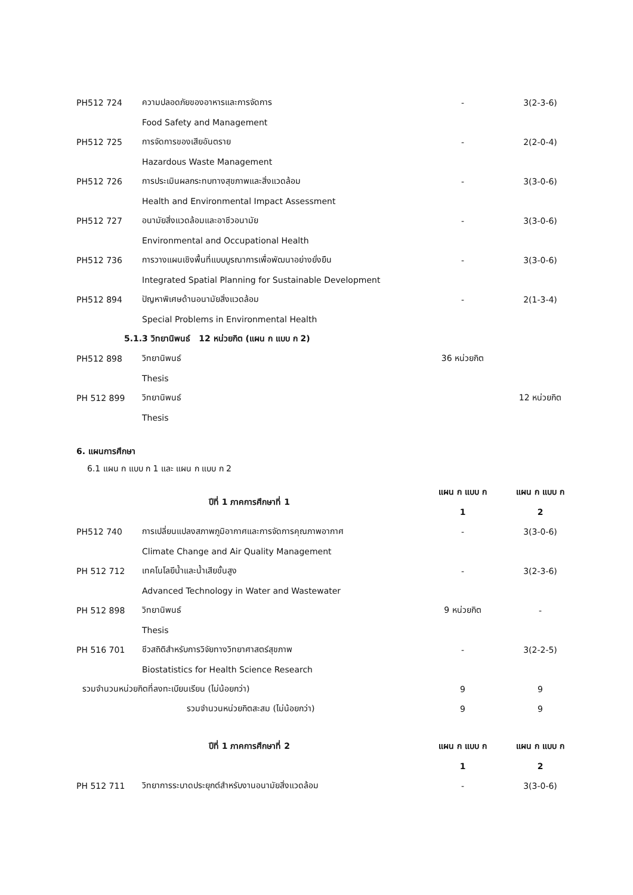| PH512 724 | ความปลอดภัยของอาหารและการจัดการ | - | 3(2-3-6) |
| | Food Safety and Management | | |
| PH512 725 | การจัดการของเสียอันตราย | - | 2(2-0-4) |
| | Hazardous Waste Management | | |
| PH512 726 | การประเมินผลกระทบทางสุขภาพและสิ่งแวดล้อม | - | 3(3-0-6) |
| | Health and Environmental Impact Assessment | | |
| PH512 727 | อนามัยสิ่งแวดล้อมและอาชีวอนามัย | - | 3(3-0-6) |
| | Environmental and Occupational Health | | |
| PH512 736 | การวางแผนเชิงพื้นที่แบบบูรณาการเพื่อพัฒนาอย่างยั่งยืน | - | 3(3-0-6) |
| | Integrated Spatial Planning for Sustainable Development | | |
| PH512 894 | ปัญหาพิเศษด้านอนามัยสิ่งแวดล้อม | - | 2(1-3-4) |
| | Special Problems in Environmental Health | | |
| 5.1.3 วิทยานิพนธ์ 12 หน่วยกิต (แผน ก แบบ ก 2) | | | |
| PH512 898 | วิทยานิพนธ์ | 36 หน่วยกิต | |
| | Thesis | | |
| PH 512 899 | วิทยานิพนธ์ | | 12 หน่วยกิต |
| | Thesis | | |
6. แผนการศึกษา
6.1 แผน ก แบบ ก 1 และ แผน ก แบบ ก 2
| ปีที่ 1 ภาคการศึกษาที่ 1 | | แผน ก แบบ ก | แผน ก แบบ ก |
| --- | --- | --- | --- |
| | | 1 | 2 |
| PH512 740 | การเปลี่ยนแปลงสภาพภูมิอากาศและการจัดการคุณภาพอากาศ | - | 3(3-0-6) |
| | Climate Change and Air Quality Management | | |
| PH 512 712 | เทคโนโลยีน้ำและน้ำเสียขั้นสูง | - | 3(2-3-6) |
| | Advanced Technology in Water and Wastewater | | |
| PH 512 898 | วิทยานิพนธ์ | 9 หน่วยกิต | - |
| | Thesis | | |
| PH 516 701 | ชีวสถิติสำหรับการวิจัยทางวิทยาศาสตร์สุขภาพ | - | 3(2-2-5) |
| | Biostatistics for Health Science Research | | |
| รวมจำนวนหน่วยกิตที่ลงทะเบียนเรียน (ไม่น้อยกว่า) | | 9 | 9 |
| รวมจำนวนหน่วยกิตสะสม (ไม่น้อยกว่า) | | 9 | 9 |
| ปีที่ 1 ภาคการศึกษาที่ 2 | | แผน ก แบบ ก | แผน ก แบบ ก |
| | | 1 | 2 |
| PH 512 711 | วิทยาการระบาดประยุกต์สำหรับงานอนามัยสิ่งแวดล้อม | - | 3(3-0-6) |